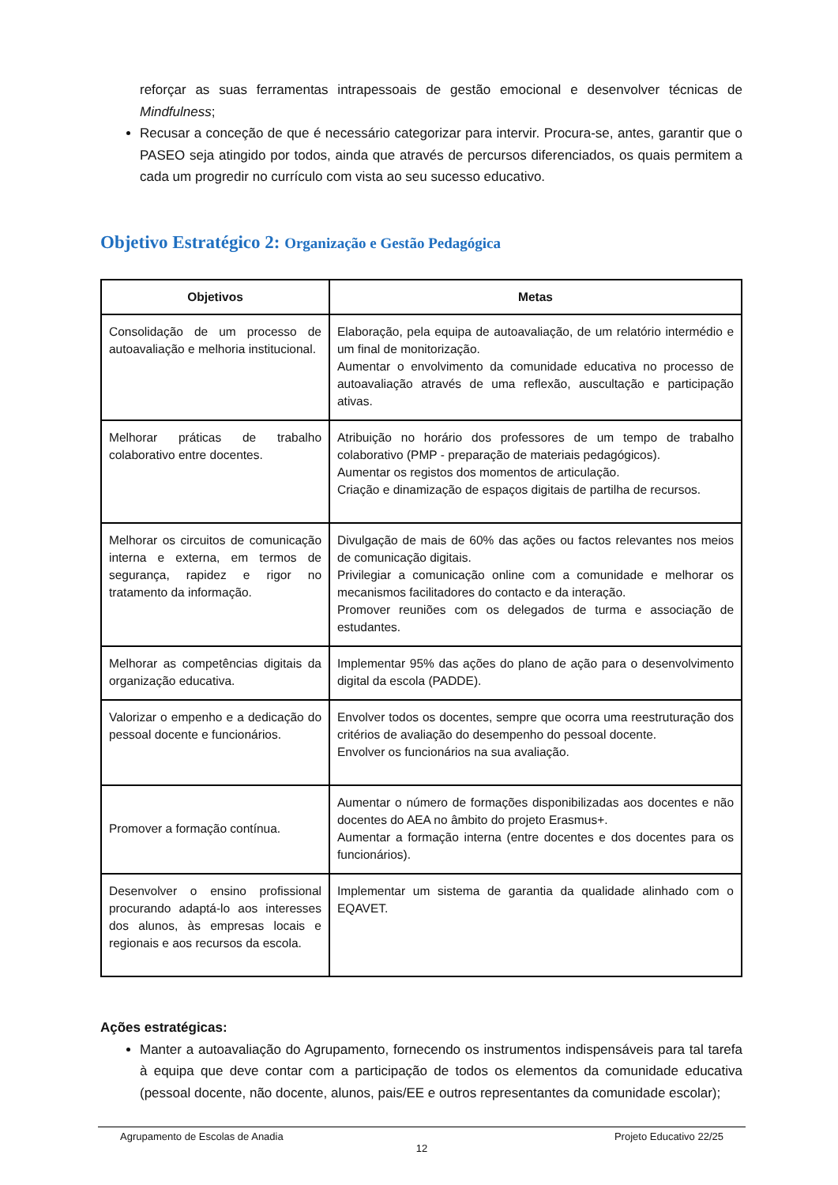reforçar as suas ferramentas intrapessoais de gestão emocional e desenvolver técnicas de Mindfulness;
Recusar a conceção de que é necessário categorizar para intervir. Procura-se, antes, garantir que o PASEO seja atingido por todos, ainda que através de percursos diferenciados, os quais permitem a cada um progredir no currículo com vista ao seu sucesso educativo.
Objetivo Estratégico 2: Organização e Gestão Pedagógica
| Objetivos | Metas |
| --- | --- |
| Consolidação de um processo de autoavaliação e melhoria institucional. | Elaboração, pela equipa de autoavaliação, de um relatório intermédio e um final de monitorização. Aumentar o envolvimento da comunidade educativa no processo de autoavaliação através de uma reflexão, auscultação e participação ativas. |
| Melhorar práticas de trabalho colaborativo entre docentes. | Atribuição no horário dos professores de um tempo de trabalho colaborativo (PMP - preparação de materiais pedagógicos). Aumentar os registos dos momentos de articulação. Criação e dinamização de espaços digitais de partilha de recursos. |
| Melhorar os circuitos de comunicação interna e externa, em termos de segurança, rapidez e rigor no tratamento da informação. | Divulgação de mais de 60% das ações ou factos relevantes nos meios de comunicação digitais. Privilegiar a comunicação online com a comunidade e melhorar os mecanismos facilitadores do contacto e da interação. Promover reuniões com os delegados de turma e associação de estudantes. |
| Melhorar as competências digitais da organização educativa. | Implementar 95% das ações do plano de ação para o desenvolvimento digital da escola (PADDE). |
| Valorizar o empenho e a dedicação do pessoal docente e funcionários. | Envolver todos os docentes, sempre que ocorra uma reestruturação dos critérios de avaliação do desempenho do pessoal docente. Envolver os funcionários na sua avaliação. |
| Promover a formação contínua. | Aumentar o número de formações disponibilizadas aos docentes e não docentes do AEA no âmbito do projeto Erasmus+. Aumentar a formação interna (entre docentes e dos docentes para os funcionários). |
| Desenvolver o ensino profissional procurando adaptá-lo aos interesses dos alunos, às empresas locais e regionais e aos recursos da escola. | Implementar um sistema de garantia da qualidade alinhado com o EQAVET. |
Ações estratégicas:
Manter a autoavaliação do Agrupamento, fornecendo os instrumentos indispensáveis para tal tarefa à equipa que deve contar com a participação de todos os elementos da comunidade educativa (pessoal docente, não docente, alunos, pais/EE e outros representantes da comunidade escolar);
Agrupamento de Escolas de Anadia Projeto Educativo 22/25
12